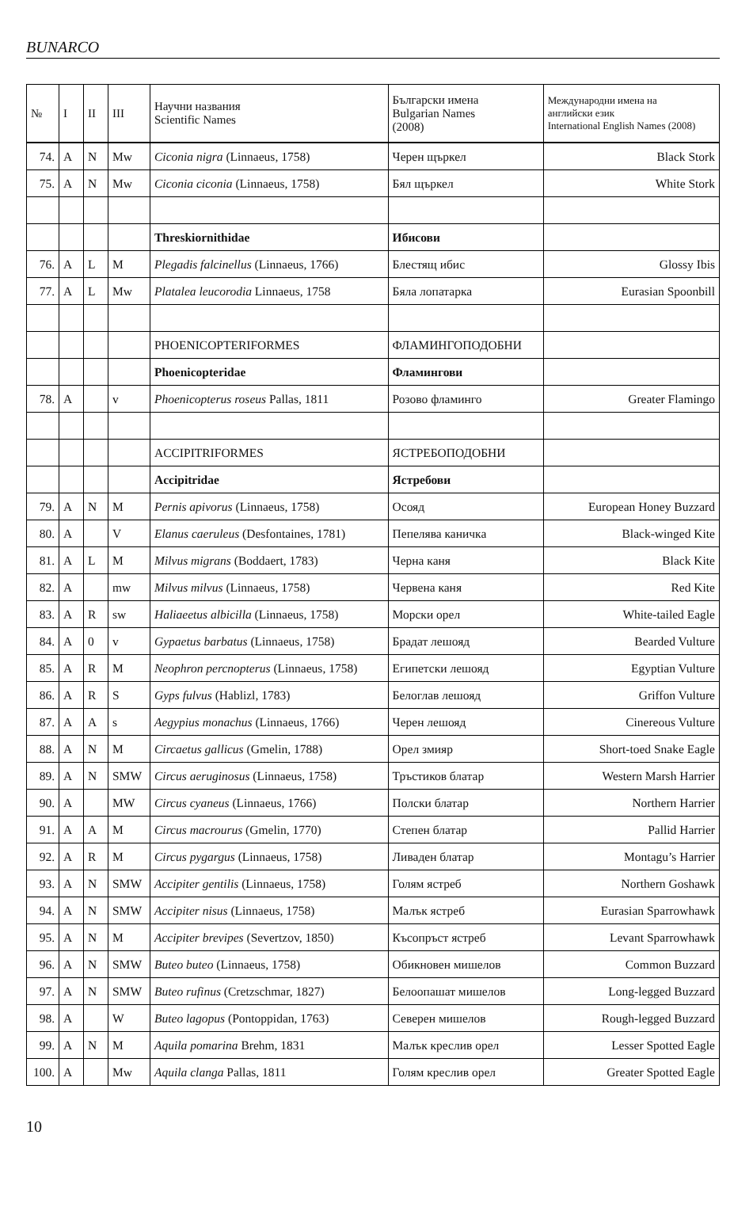BUNARCO
| № | I | II | III | Научни названия Scientific Names | Български имена Bulgarian Names (2008) | Международни имена на английски език International English Names (2008) |
| --- | --- | --- | --- | --- | --- | --- |
| 74. | A | N | Mw | Ciconia nigra (Linnaeus, 1758) | Черен щъркел | Black Stork |
| 75. | A | N | Mw | Ciconia ciconia (Linnaeus, 1758) | Бял щъркел | White Stork |
| | | | | Threskiornithidae | Ибисови | |
| 76. | A | L | M | Plegadis falcinellus (Linnaeus, 1766) | Блестящ ибис | Glossy Ibis |
| 77. | A | L | Mw | Platalea leucorodia Linnaeus, 1758 | Бяла лопатарка | Eurasian Spoonbill |
| | | | | PHOENICOPTERIFORMES | ФЛАМИНГОПОДОБНИ | |
| | | | | Phoenicopteridae | Фламингови | |
| 78. | A | | v | Phoenicopterus roseus Pallas, 1811 | Розово фламинго | Greater Flamingo |
| | | | | ACCIPITRIFORMES | ЯСТРЕБОПОДОБНИ | |
| | | | | Accipitridae | Ястребови | |
| 79. | A | N | M | Pernis apivorus (Linnaeus, 1758) | Осояд | European Honey Buzzard |
| 80. | A | | V | Elanus caeruleus (Desfontaines, 1781) | Пепелява каничка | Black-winged Kite |
| 81. | A | L | M | Milvus migrans (Boddaert, 1783) | Черна каня | Black Kite |
| 82. | A | | mw | Milvus milvus (Linnaeus, 1758) | Червена каня | Red Kite |
| 83. | A | R | sw | Haliaeetus albicilla (Linnaeus, 1758) | Морски орел | White-tailed Eagle |
| 84. | A | 0 | v | Gypaetus barbatus (Linnaeus, 1758) | Брадат лешояд | Bearded Vulture |
| 85. | A | R | M | Neophron percnopterus (Linnaeus, 1758) | Египетски лешояд | Egyptian Vulture |
| 86. | A | R | S | Gyps fulvus (Hablizl, 1783) | Белоглав лешояд | Griffon Vulture |
| 87. | A | A | s | Aegypius monachus (Linnaeus, 1766) | Черен лешояд | Cinereous Vulture |
| 88. | A | N | M | Circaetus gallicus (Gmelin, 1788) | Орел змияр | Short-toed Snake Eagle |
| 89. | A | N | SMW | Circus aeruginosus (Linnaeus, 1758) | Тръстиков блатар | Western Marsh Harrier |
| 90. | A | | MW | Circus cyaneus (Linnaeus, 1766) | Полски блатар | Northern Harrier |
| 91. | A | A | M | Circus macrourus (Gmelin, 1770) | Степен блатар | Pallid Harrier |
| 92. | A | R | M | Circus pygargus (Linnaeus, 1758) | Ливаден блатар | Montagu’s Harrier |
| 93. | A | N | SMW | Accipiter gentilis (Linnaeus, 1758) | Голям ястреб | Northern Goshawk |
| 94. | A | N | SMW | Accipiter nisus (Linnaeus, 1758) | Малък ястреб | Eurasian Sparrowhawk |
| 95. | A | N | M | Accipiter brevipes (Severtzov, 1850) | Късопръст ястреб | Levant Sparrowhawk |
| 96. | A | N | SMW | Buteo buteo (Linnaeus, 1758) | Обикновен мишелов | Common Buzzard |
| 97. | A | N | SMW | Buteo rufinus (Cretzschmar, 1827) | Белоопашат мишелов | Long-legged Buzzard |
| 98. | A | | W | Buteo lagopus (Pontoppidan, 1763) | Северен мишелов | Rough-legged Buzzard |
| 99. | A | N | M | Aquila pomarina Brehm, 1831 | Малък креслив орел | Lesser Spotted Eagle |
| 100. | A | | Mw | Aquila clanga Pallas, 1811 | Голям креслив орел | Greater Spotted Eagle |
10